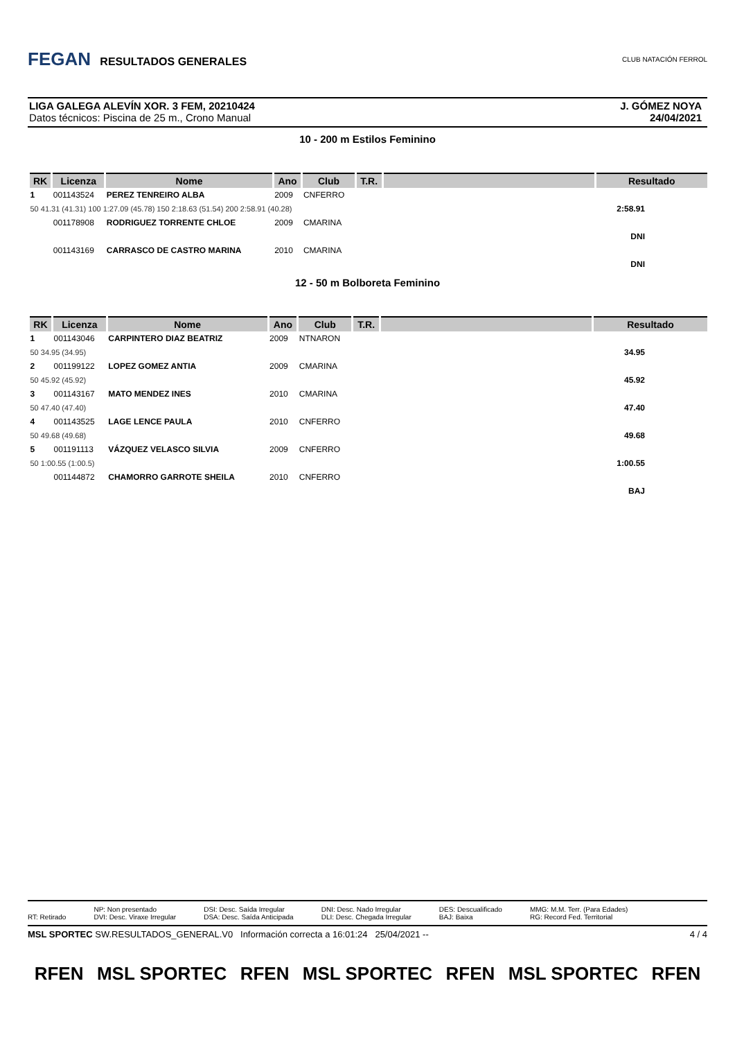FEGAN RESULTADOS GENERALES
CLUB NATACIÓN FERROL
LIGA GALEGA ALEVÍN XOR. 3 FEM, 20210424
Datos técnicos: Piscina de 25 m., Crono Manual
J. GÓMEZ NOYA
24/04/2021
10 - 200 m Estilos Feminino
| RK | Licenza | Nome | Ano | Club | T.R. | | Resultado |
| --- | --- | --- | --- | --- | --- | --- | --- |
| 1 | 001143524 | PEREZ TENREIRO ALBA | 2009 | CNFERRO | | | |
| 50 41.31 (41.31) 100 1:27.09 (45.78) 150 2:18.63 (51.54) 200 2:58.91 (40.28) | | | | | | | 2:58.91 |
| | 001178908 | RODRIGUEZ TORRENTE CHLOE | 2009 | CMARINA | | | |
| | | | | | | | DNI |
| | 001143169 | CARRASCO DE CASTRO MARINA | 2010 | CMARINA | | | |
| | | | | | | | DNI |
12 - 50 m Bolboreta Feminino
| RK | Licenza | Nome | Ano | Club | T.R. | | Resultado |
| --- | --- | --- | --- | --- | --- | --- | --- |
| 1 | 001143046 | CARPINTERO DIAZ BEATRIZ | 2009 | NTNARON | | | |
| 50 34.95 (34.95) | | | | | | | 34.95 |
| 2 | 001199122 | LOPEZ GOMEZ ANTIA | 2009 | CMARINA | | | |
| 50 45.92 (45.92) | | | | | | | 45.92 |
| 3 | 001143167 | MATO MENDEZ INES | 2010 | CMARINA | | | |
| 50 47.40 (47.40) | | | | | | | 47.40 |
| 4 | 001143525 | LAGE LENCE PAULA | 2010 | CNFERRO | | | |
| 50 49.68 (49.68) | | | | | | | 49.68 |
| 5 | 001191113 | VÁZQUEZ VELASCO SILVIA | 2009 | CNFERRO | | | |
| 50 1:00.55 (1:00.5) | | | | | | | 1:00.55 |
| | 001144872 | CHAMORRO GARROTE SHEILA | 2010 | CNFERRO | | | |
| | | | | | | | BAJ |
RT: Retirado NP: Non presentado
DVI: Desc. Viraxe Irregular
DSI: Desc. Saída Irregular
DSA: Desc. Saída Anticipada
DNI: Desc. Nado Irregular
DLI: Desc. Chegada Irregular
DES: Descualificado
BAJ: Baixa
MMG: M.M. Terr. (Para Edades)
RG: Record Fed. Territorial
MSL SPORTEC SW.RESULTADOS_GENERAL.V0 Información correcta a 16:01:24 25/04/2021 --
4 / 4
RFEN MSL SPORTEC RFEN MSL SPORTEC RFEN MSL SPORTEC RFEN